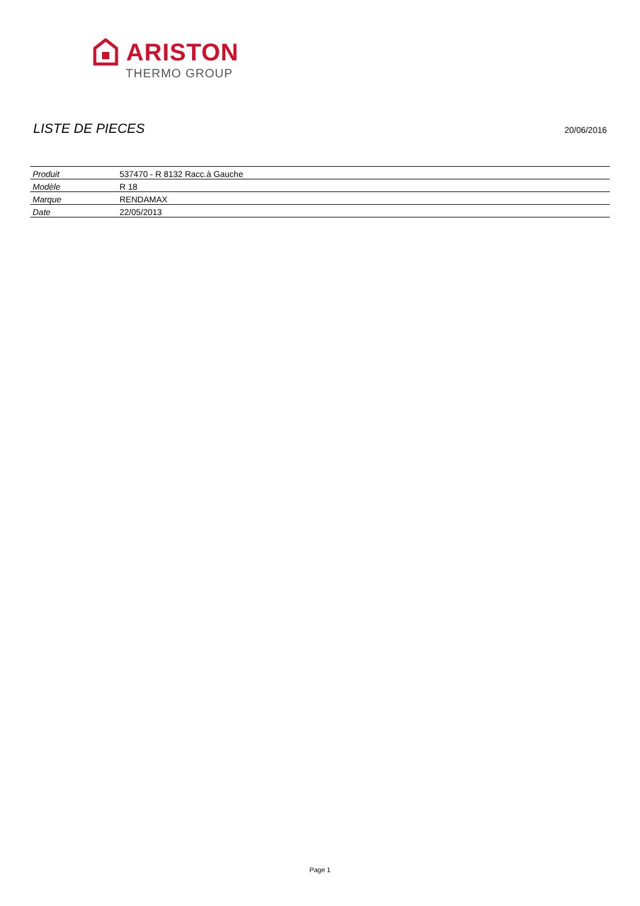ARISTON
THERMO GROUP
LISTE DE PIECES
20/06/2016
| Produit | 537470 - R 8132 Racc.à Gauche |
| Modèle | R 18 |
| Marque | RENDAMAX |
| Date | 22/05/2013 |
Page 1